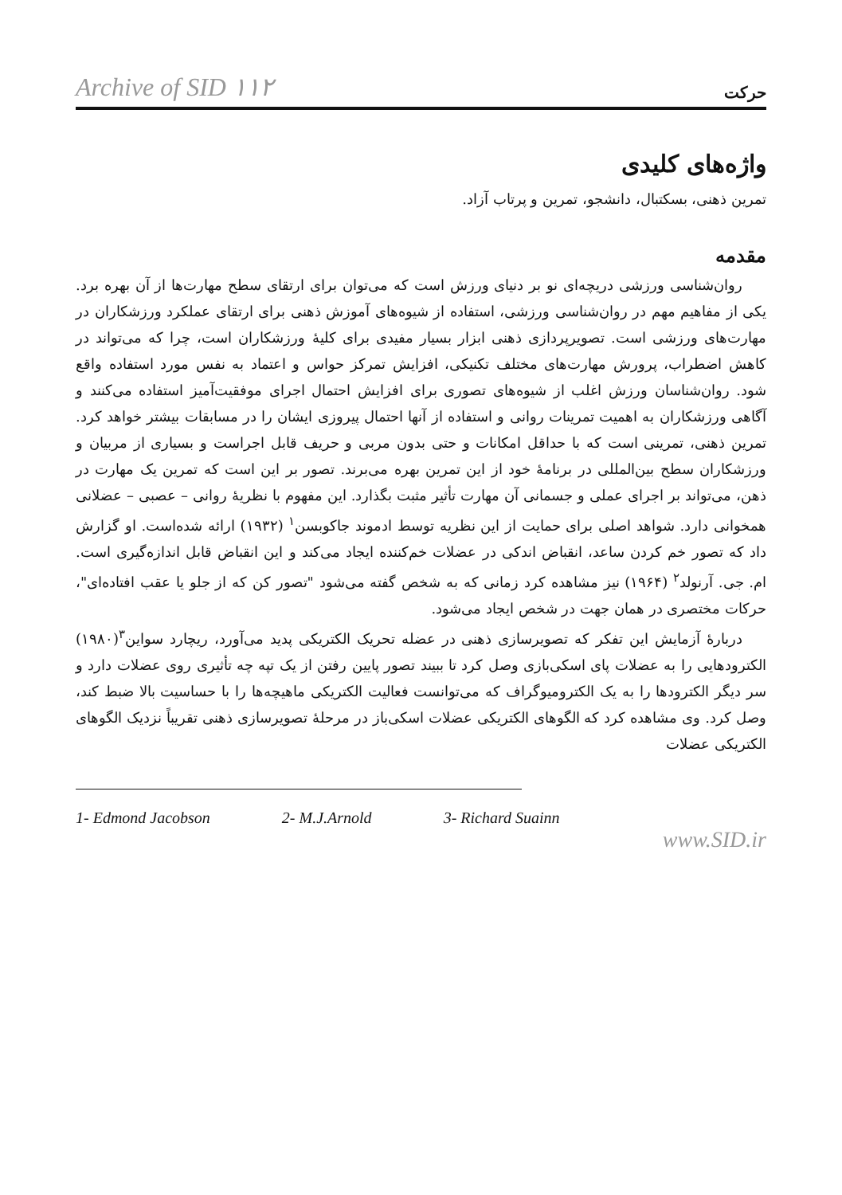Archive of SID ۱۱۲ حرکت
واژه‌های کلیدی
تمرین ذهنی، بسکتبال، دانشجو، تمرین و پرتاب آزاد.
مقدمه
روان‌شناسی ورزشی دریچه‌ای نو بر دنیای ورزش است که می‌توان برای ارتقای سطح مهارت‌ها از آن بهره برد. یکی از مفاهیم مهم در روان‌شناسی ورزشی، استفاده از شیوه‌های آموزش ذهنی برای ارتقای عملکرد ورزشکاران در مهارت‌های ورزشی است. تصویرپردازی ذهنی ابزار بسیار مفیدی برای کلیهٔ ورزشکاران است، چرا که می‌تواند در کاهش اضطراب، پرورش مهارت‌های مختلف تکنیکی، افزایش تمرکز حواس و اعتماد به نفس مورد استفاده واقع شود. روان‌شناسان ورزش اغلب از شیوه‌های تصوری برای افزایش احتمال اجرای موفقیت‌آمیز استفاده می‌کنند و آگاهی ورزشکاران به اهمیت تمرینات روانی و استفاده از آنها احتمال پیروزی ایشان را در مسابقات بیشتر خواهد کرد. تمرین ذهنی، تمرینی است که با حداقل امکانات و حتی بدون مربی و حریف قابل اجراست و بسیاری از مربیان و ورزشکاران سطح بین‌المللی در برنامهٔ خود از این تمرین بهره می‌برند. تصور بر این است که تمرین یک مهارت در ذهن، می‌تواند بر اجرای عملی و جسمانی آن مهارت تأثیر مثبت بگذارد. این مفهوم با نظریهٔ روانی – عصبی – عضلانی همخوانی دارد. شواهد اصلی برای حمایت از این نظریه توسط ادموند جاکوبسن<sup>۱</sup> (۱۹۳۲) ارائه شده‌است. او گزارش داد که تصور خم کردن ساعد، انقباض اندکی در عضلات خم‌کننده ایجاد می‌کند و این انقباض قابل اندازه‌گیری است. ام. جی. آرنولد<sup>۲</sup> (۱۹۶۴) نیز مشاهده کرد زمانی که به شخص گفته می‌شود "تصور کن که از جلو یا عقب افتاده‌ای"، حرکات مختصری در همان جهت در شخص ایجاد می‌شود.
دربارهٔ آزمایش این تفکر که تصویرسازی ذهنی در عضله تحریک الکتریکی پدید می‌آورد، ریچارد سواین<sup>۳</sup>(۱۹۸۰) الکترودهایی را به عضلات پای اسکی‌بازی وصل کرد تا ببیند تصور پایین رفتن از یک تپه چه تأثیری روی عضلات دارد و سر دیگر الکترودها را به یک الکترومیوگراف که می‌توانست فعالیت الکتریکی ماهیچه‌ها را با حساسیت بالا ضبط کند، وصل کرد. وی مشاهده کرد که الگوهای الکتریکی عضلات اسکی‌باز در مرحلهٔ تصویرسازی ذهنی تقریباً نزدیک الگوهای الکتریکی عضلات
1- Edmond Jacobson 2- M.J.Arnold 3- Richard Suainn
www.SID.ir